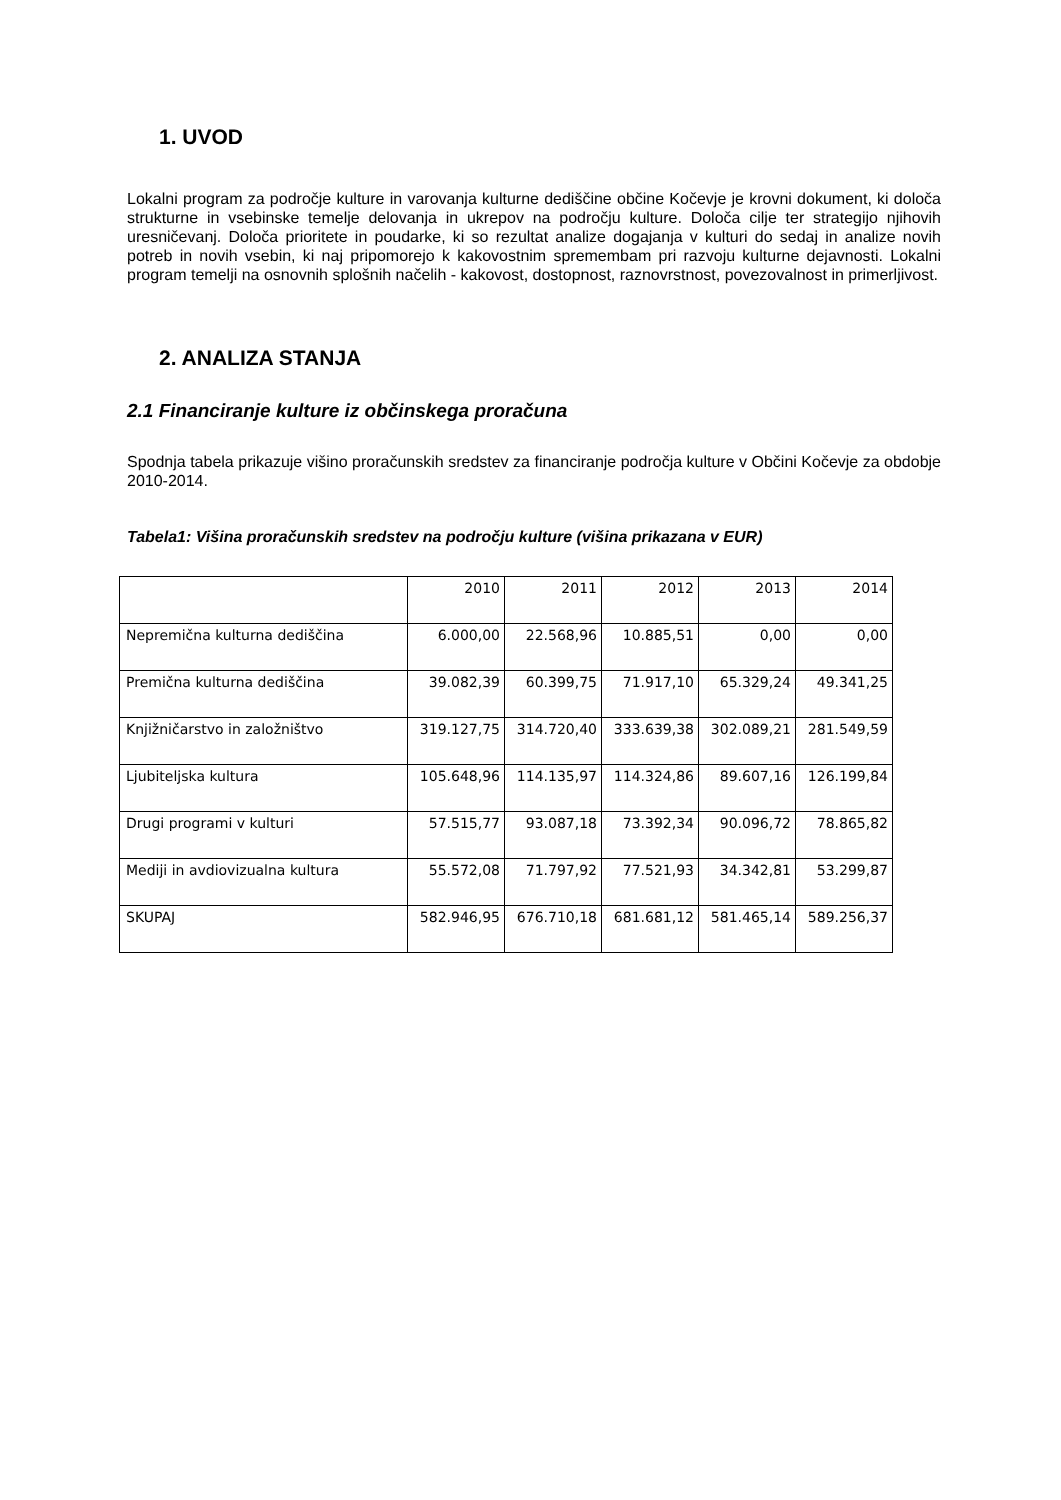1. UVOD
Lokalni program za področje kulture in varovanja kulturne dediščine občine Kočevje je krovni dokument, ki določa strukturne in vsebinske temelje delovanja in ukrepov na področju kulture. Določa cilje ter strategijo njihovih uresničevanj. Določa prioritete in poudarke, ki so rezultat analize dogajanja v kulturi do sedaj in analize novih potreb in novih vsebin, ki naj pripomorejo k kakovostnim spremembam pri razvoju kulturne dejavnosti. Lokalni program temelji na osnovnih splošnih načelih - kakovost, dostopnost, raznovrstnost, povezovalnost in primerljivost.
2. ANALIZA STANJA
2.1 Financiranje kulture iz občinskega proračuna
Spodnja tabela prikazuje višino proračunskih sredstev za financiranje področja kulture v Občini Kočevje za obdobje 2010-2014.
Tabela1: Višina proračunskih sredstev na področju kulture (višina prikazana v EUR)
| | 2010 | 2011 | 2012 | 2013 | 2014 |
| Nepremična kulturna dediščina | 6.000,00 | 22.568,96 | 10.885,51 | 0,00 | 0,00 |
| Premična kulturna dediščina | 39.082,39 | 60.399,75 | 71.917,10 | 65.329,24 | 49.341,25 |
| Knjižničarstvo in založništvo | 319.127,75 | 314.720,40 | 333.639,38 | 302.089,21 | 281.549,59 |
| Ljubiteljska kultura | 105.648,96 | 114.135,97 | 114.324,86 | 89.607,16 | 126.199,84 |
| Drugi programi v kulturi | 57.515,77 | 93.087,18 | 73.392,34 | 90.096,72 | 78.865,82 |
| Mediji in avdiovizualna kultura | 55.572,08 | 71.797,92 | 77.521,93 | 34.342,81 | 53.299,87 |
| SKUPAJ | 582.946,95 | 676.710,18 | 681.681,12 | 581.465,14 | 589.256,37 |